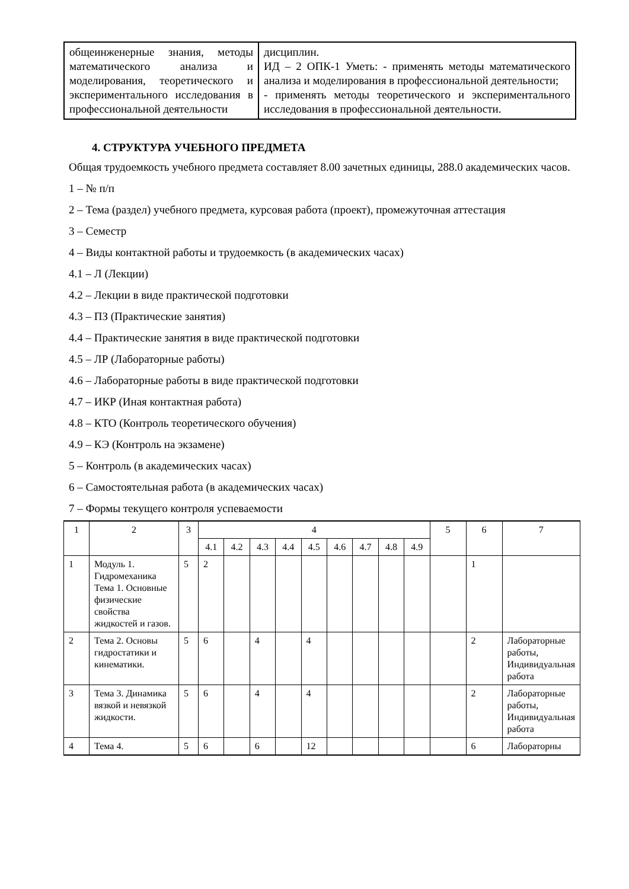| общеинженерные знания, методы математического анализа и моделирования, теоретического и экспериментального исследования в профессиональной деятельности | дисциплин. ИД – 2 ОПК-1 Уметь: - применять методы математического анализа и моделирования в профессиональной деятельности; - применять методы теоретического и экспериментального исследования в профессиональной деятельности. |
4. СТРУКТУРА УЧЕБНОГО ПРЕДМЕТА
Общая трудоемкость учебного предмета составляет 8.00 зачетных единицы, 288.0 академических часов.
1 – № п/п
2 – Тема (раздел) учебного предмета, курсовая работа (проект), промежуточная аттестация
3 – Семестр
4 – Виды контактной работы и трудоемкость (в академических часах)
4.1 – Л (Лекции)
4.2 – Лекции в виде практической подготовки
4.3 – ПЗ (Практические занятия)
4.4 – Практические занятия в виде практической подготовки
4.5 – ЛР (Лабораторные работы)
4.6 – Лабораторные работы в виде практической подготовки
4.7 – ИКР (Иная контактная работа)
4.8 – КТО (Контроль теоретического обучения)
4.9 – КЭ (Контроль на экзамене)
5 – Контроль (в академических часах)
6 – Самостоятельная работа (в академических часах)
7 – Формы текущего контроля успеваемости
| 1 | 2 | 3 | 4 | | | | | | | | | 5 | 6 | 7 |
| --- | --- | --- | --- | --- | --- | --- | --- | --- | --- | --- | --- | --- | --- | --- |
| | | | 4.1 | 4.2 | 4.3 | 4.4 | 4.5 | 4.6 | 4.7 | 4.8 | 4.9 | | | |
| 1 | Модуль 1. Гидромеханика Тема 1. Основные физические свойства жидкостей и газов. | 5 | 2 | | | | | | | | | | 1 | |
| 2 | Тема 2. Основы гидростатики и кинематики. | 5 | 6 | | 4 | | 4 | | | | | | 2 | Лабораторные работы, Индивидуальная работа |
| 3 | Тема 3. Динамика вязкой и невязкой жидкости. | 5 | 6 | | 4 | | 4 | | | | | | 2 | Лабораторные работы, Индивидуальная работа |
| 4 | Тема 4. | 5 | 6 | | 6 | | 12 | | | | | | 6 | Лабораторны |